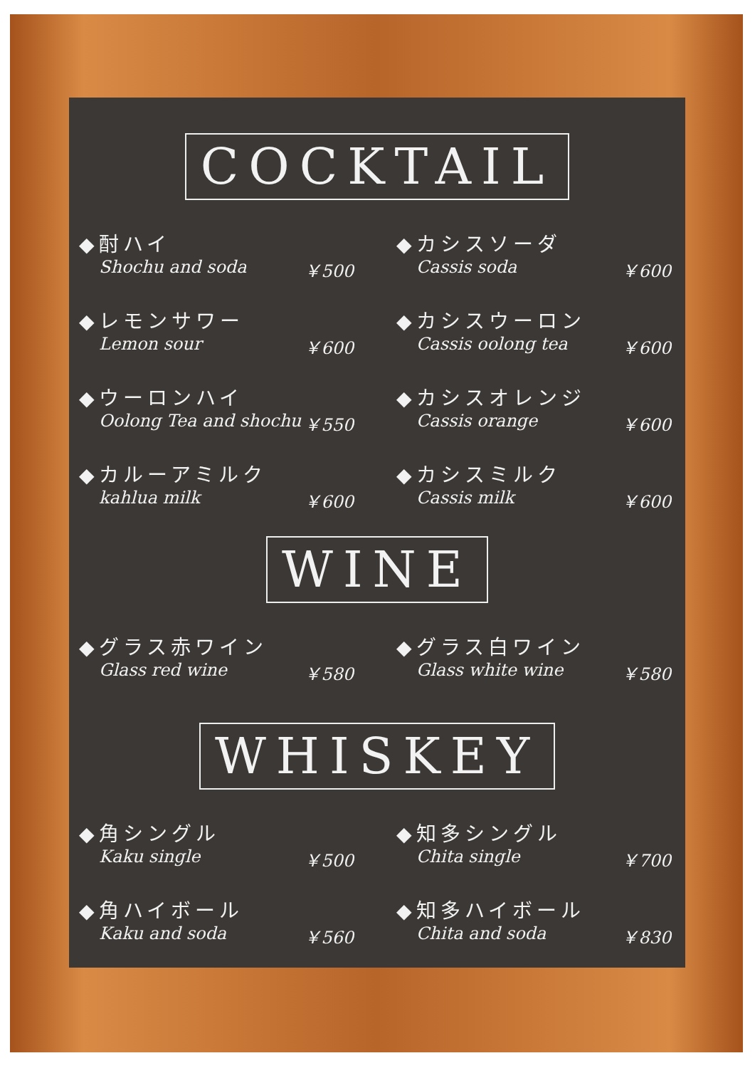COCKTAIL
◆酎ハイ
Shochu and soda ￥500
◆カシスソーダ
Cassis soda ￥600
◆レモンサワー
Lemon sour ￥600
◆カシスウーロン
Cassis oolong tea ￥600
◆ウーロンハイ
Oolong Tea and shochu ￥550
◆カシスオレンジ
Cassis orange ￥600
◆カルーアミルク
kahlua milk ￥600
◆カシスミルク
Cassis milk ￥600
WINE
◆グラス赤ワイン
Glass red wine ￥580
◆グラス白ワイン
Glass white wine ￥580
WHISKEY
◆角シングル
Kaku single ￥500
◆知多シングル
Chita single ￥700
◆角ハイボール
Kaku and soda ￥560
◆知多ハイボール
Chita and soda ￥830